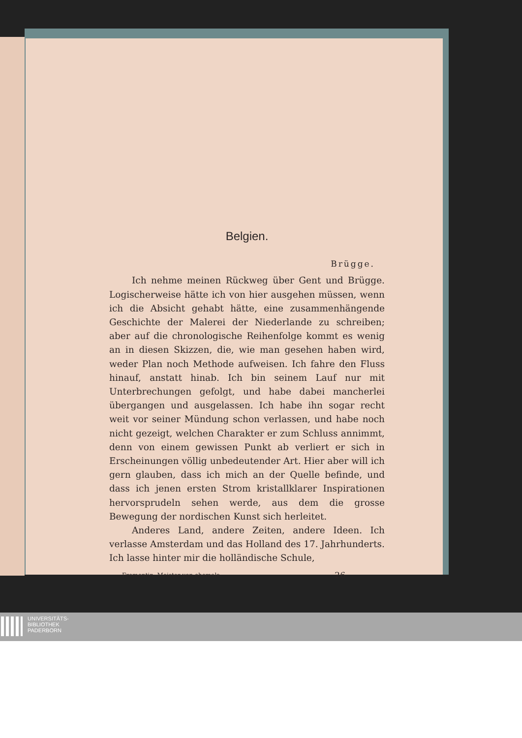Belgien.
Brügge.
Ich nehme meinen Rückweg über Gent und Brügge. Logischerweise hätte ich von hier ausgehen müssen, wenn ich die Absicht gehabt hätte, eine zusammenhängende Geschichte der Malerei der Niederlande zu schreiben; aber auf die chronologische Reihenfolge kommt es wenig an in diesen Skizzen, die, wie man gesehen haben wird, weder Plan noch Methode aufweisen. Ich fahre den Fluss hinauf, anstatt hinab. Ich bin seinem Lauf nur mit Unterbrechungen gefolgt, und habe dabei mancherlei übergangen und ausgelassen. Ich habe ihn sogar recht weit vor seiner Mündung schon verlassen, und habe noch nicht gezeigt, welchen Charakter er zum Schluss annimmt, denn von einem gewissen Punkt ab verliert er sich in Erscheinungen völlig unbedeutender Art. Hier aber will ich gern glauben, dass ich mich an der Quelle befinde, und dass ich jenen ersten Strom kristallklarer Inspirationen hervorsprudeln sehen werde, aus dem die grosse Bewegung der nordischen Kunst sich herleitet.
Anderes Land, andere Zeiten, andere Ideen. Ich verlasse Amsterdam und das Holland des 17. Jahrhunderts. Ich lasse hinter mir die holländische Schule,
Fromentin, Meister von ehemals. 26
UNIVERSITÄTS-
BIBLIOTHEK
PADERBORN